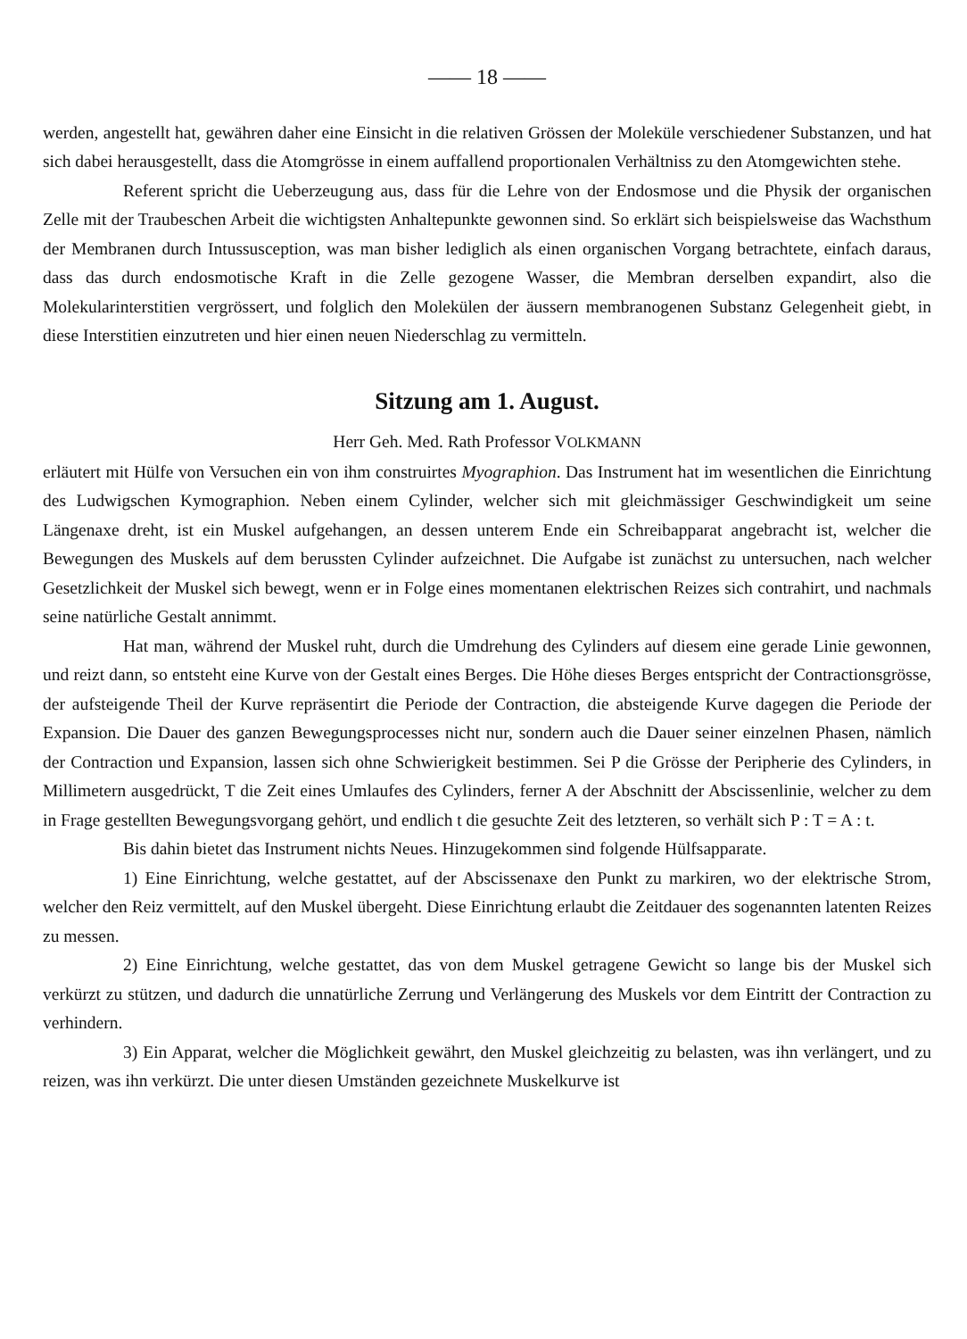—— 18 ——
werden, angestellt hat, gewähren daher eine Einsicht in die relativen Grössen der Moleküle verschiedener Substanzen, und hat sich dabei herausgestellt, dass die Atomgrösse in einem auffallend proportionalen Verhältniss zu den Atomgewichten stehe.
Referent spricht die Ueberzeugung aus, dass für die Lehre von der Endosmose und die Physik der organischen Zelle mit der Traubeschen Arbeit die wichtigsten Anhaltepunkte gewonnen sind. So erklärt sich beispielsweise das Wachsthum der Membranen durch Intussusception, was man bisher lediglich als einen organischen Vorgang betrachtete, einfach daraus, dass das durch endosmotische Kraft in die Zelle gezogene Wasser, die Membran derselben expandirt, also die Molekularinterstitien vergrössert, und folglich den Molekülen der äussern membranogenen Substanz Gelegenheit giebt, in diese Interstitien einzutreten und hier einen neuen Niederschlag zu vermitteln.
Sitzung am 1. August.
Herr Geh. Med. Rath Professor VOLKMANN
erläutert mit Hülfe von Versuchen ein von ihm construirtes Myographion. Das Instrument hat im wesentlichen die Einrichtung des Ludwigschen Kymographion. Neben einem Cylinder, welcher sich mit gleichmässiger Geschwindigkeit um seine Längenaxe dreht, ist ein Muskel aufgehangen, an dessen unterem Ende ein Schreibapparat angebracht ist, welcher die Bewegungen des Muskels auf dem berussten Cylinder aufzeichnet. Die Aufgabe ist zunächst zu untersuchen, nach welcher Gesetzlichkeit der Muskel sich bewegt, wenn er in Folge eines momentanen elektrischen Reizes sich contrahirt, und nachmals seine natürliche Gestalt annimmt.
Hat man, während der Muskel ruht, durch die Umdrehung des Cylinders auf diesem eine gerade Linie gewonnen, und reizt dann, so entsteht eine Kurve von der Gestalt eines Berges. Die Höhe dieses Berges entspricht der Contractionsgrösse, der aufsteigende Theil der Kurve repräsentirt die Periode der Contraction, die absteigende Kurve dagegen die Periode der Expansion. Die Dauer des ganzen Bewegungsprocesses nicht nur, sondern auch die Dauer seiner einzelnen Phasen, nämlich der Contraction und Expansion, lassen sich ohne Schwierigkeit bestimmen. Sei P die Grösse der Peripherie des Cylinders, in Millimetern ausgedrückt, T die Zeit eines Umlaufes des Cylinders, ferner A der Abschnitt der Abscissenlinie, welcher zu dem in Frage gestellten Bewegungsvorgang gehört, und endlich t die gesuchte Zeit des letzteren, so verhält sich P : T = A : t.
Bis dahin bietet das Instrument nichts Neues. Hinzugekommen sind folgende Hülfsapparate.
1) Eine Einrichtung, welche gestattet, auf der Abscissenaxe den Punkt zu markiren, wo der elektrische Strom, welcher den Reiz vermittelt, auf den Muskel übergeht. Diese Einrichtung erlaubt die Zeitdauer des sogenannten latenten Reizes zu messen.
2) Eine Einrichtung, welche gestattet, das von dem Muskel getragene Gewicht so lange bis der Muskel sich verkürzt zu stützen, und dadurch die unnatürliche Zerrung und Verlängerung des Muskels vor dem Eintritt der Contraction zu verhindern.
3) Ein Apparat, welcher die Möglichkeit gewährt, den Muskel gleichzeitig zu belasten, was ihn verlängert, und zu reizen, was ihn verkürzt. Die unter diesen Umständen gezeichnete Muskelkurve ist